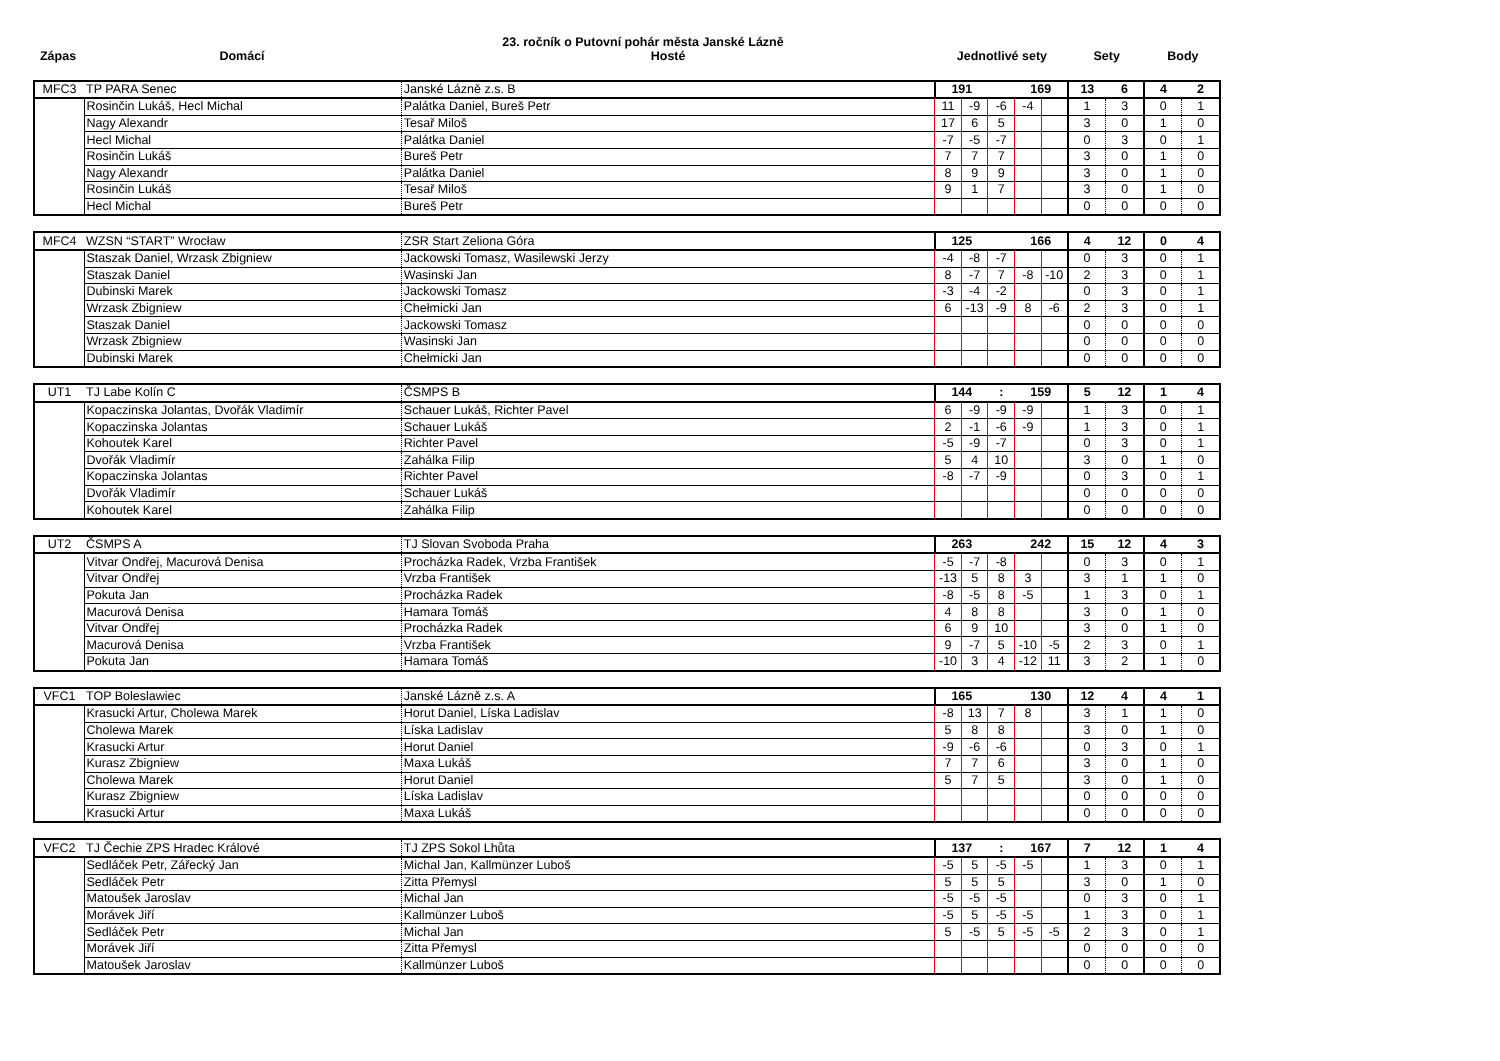23. ročník o Putovní pohár města Janské Lázně
| Zápas | Domácí | Hosté | Jednotlivé sety | Sety | Body |
| --- | --- | --- | --- | --- | --- |
| MFC3 | TP PARA Senec | Janské Lázně z.s. B | 191 | | | 169 | | 13 | 6 | 4 | 2 |
| | Rosinčin Lukáš, Hecl Michal | Palátka Daniel, Bureš Petr | 11 | -9 | -6 | -4 | | 1 | 3 | 0 | 1 |
| | Nagy Alexandr | Tesař Miloš | 17 | 6 | 5 | | | 3 | 0 | 1 | 0 |
| | Hecl Michal | Palátka Daniel | -7 | -5 | -7 | | | 0 | 3 | 0 | 1 |
| | Rosinčin Lukáš | Bureš Petr | 7 | 7 | 7 | | | 3 | 0 | 1 | 0 |
| | Nagy Alexandr | Palátka Daniel | 8 | 9 | 9 | | | 3 | 0 | 1 | 0 |
| | Rosinčin Lukáš | Tesař Miloš | 9 | 1 | 7 | | | 3 | 0 | 1 | 0 |
| | Hecl Michal | Bureš Petr | | | | | | 0 | 0 | 0 | 0 |
| MFC4 | WZSN “START” Wrocław | ZSR Start Zeliona Góra | 125 | | | 166 | | 4 | 12 | 0 | 4 |
| | Staszak Daniel, Wrzask Zbigniew | Jackowski Tomasz, Wasilewski Jerzy | -4 | -8 | -7 | | | 0 | 3 | 0 | 1 |
| | Staszak Daniel | Wasinski Jan | 8 | -7 | 7 | -8 | -10 | 2 | 3 | 0 | 1 |
| | Dubinski Marek | Jackowski Tomasz | -3 | -4 | -2 | | | 0 | 3 | 0 | 1 |
| | Wrzask Zbigniew | Chełmicki Jan | 6 | -13 | -9 | 8 | -6 | 2 | 3 | 0 | 1 |
| | Staszak Daniel | Jackowski Tomasz | | | | | | 0 | 0 | 0 | 0 |
| | Wrzask Zbigniew | Wasinski Jan | | | | | | 0 | 0 | 0 | 0 |
| | Dubinski Marek | Chełmicki Jan | | | | | | 0 | 0 | 0 | 0 |
| UT1 | TJ Labe Kolín C | ČSMPS B | 144 | | : | 159 | | 5 | 12 | 1 | 4 |
| | Kopaczinska Jolantas, Dvořák Vladimír | Schauer Lukáš, Richter Pavel | 6 | -9 | -9 | -9 | | 1 | 3 | 0 | 1 |
| | Kopaczinska Jolantas | Schauer Lukáš | 2 | -1 | -6 | -9 | | 1 | 3 | 0 | 1 |
| | Kohoutek Karel | Richter Pavel | -5 | -9 | -7 | | | 0 | 3 | 0 | 1 |
| | Dvořák Vladimír | Zahálka Filip | 5 | 4 | 10 | | | 3 | 0 | 1 | 0 |
| | Kopaczinska Jolantas | Richter Pavel | -8 | -7 | -9 | | | 0 | 3 | 0 | 1 |
| | Dvořák Vladimír | Schauer Lukáš | | | | | | 0 | 0 | 0 | 0 |
| | Kohoutek Karel | Zahálka Filip | | | | | | 0 | 0 | 0 | 0 |
| UT2 | ČSMPS A | TJ Slovan Svoboda Praha | 263 | | | 242 | | 15 | 12 | 4 | 3 |
| | Vitvar Ondřej, Macurová Denisa | Procházka Radek, Vrzba František | -5 | -7 | -8 | | | 0 | 3 | 0 | 1 |
| | Vitvar Ondřej | Vrzba František | -13 | 5 | 8 | 3 | | 3 | 1 | 1 | 0 |
| | Pokuta Jan | Procházka Radek | -8 | -5 | 8 | -5 | | 1 | 3 | 0 | 1 |
| | Macurová Denisa | Hamara Tomáš | 4 | 8 | 8 | | | 3 | 0 | 1 | 0 |
| | Vitvar Ondřej | Procházka Radek | 6 | 9 | 10 | | | 3 | 0 | 1 | 0 |
| | Macurová Denisa | Vrzba František | 9 | -7 | 5 | -10 | -5 | 2 | 3 | 0 | 1 |
| | Pokuta Jan | Hamara Tomáš | -10 | 3 | 4 | -12 | 11 | 3 | 2 | 1 | 0 |
| VFC1 | TOP Boleslawiec | Janské Lázně z.s. A | 165 | | | 130 | | 12 | 4 | 4 | 1 |
| | Krasucki Artur, Cholewa Marek | Horut Daniel, Líska Ladislav | -8 | 13 | 7 | 8 | | 3 | 1 | 1 | 0 |
| | Cholewa Marek | Líska Ladislav | 5 | 8 | 8 | | | 3 | 0 | 1 | 0 |
| | Krasucki Artur | Horut Daniel | -9 | -6 | -6 | | | 0 | 3 | 0 | 1 |
| | Kurasz Zbigniew | Maxa Lukáš | 7 | 7 | 6 | | | 3 | 0 | 1 | 0 |
| | Cholewa Marek | Horut Daniel | 5 | 7 | 5 | | | 3 | 0 | 1 | 0 |
| | Kurasz Zbigniew | Líska Ladislav | | | | | | 0 | 0 | 0 | 0 |
| | Krasucki Artur | Maxa Lukáš | | | | | | 0 | 0 | 0 | 0 |
| VFC2 | TJ Čechie ZPS Hradec Králové | TJ ZPS Sokol Lhůta | 137 | | : | 167 | | 7 | 12 | 1 | 4 |
| | Sedláček Petr, Zářecký Jan | Michal Jan, Kallmünzer Luboš | -5 | 5 | -5 | -5 | | 1 | 3 | 0 | 1 |
| | Sedláček Petr | Zitta Přemysl | 5 | 5 | 5 | | | 3 | 0 | 1 | 0 |
| | Matoušek Jaroslav | Michal Jan | -5 | -5 | -5 | | | 0 | 3 | 0 | 1 |
| | Morávek Jiří | Kallmünzer Luboš | -5 | 5 | -5 | -5 | | 1 | 3 | 0 | 1 |
| | Sedláček Petr | Michal Jan | 5 | -5 | 5 | -5 | -5 | 2 | 3 | 0 | 1 |
| | Morávek Jiří | Zitta Přemysl | | | | | | 0 | 0 | 0 | 0 |
| | Matoušek Jaroslav | Kallmünzer Luboš | | | | | | 0 | 0 | 0 | 0 |